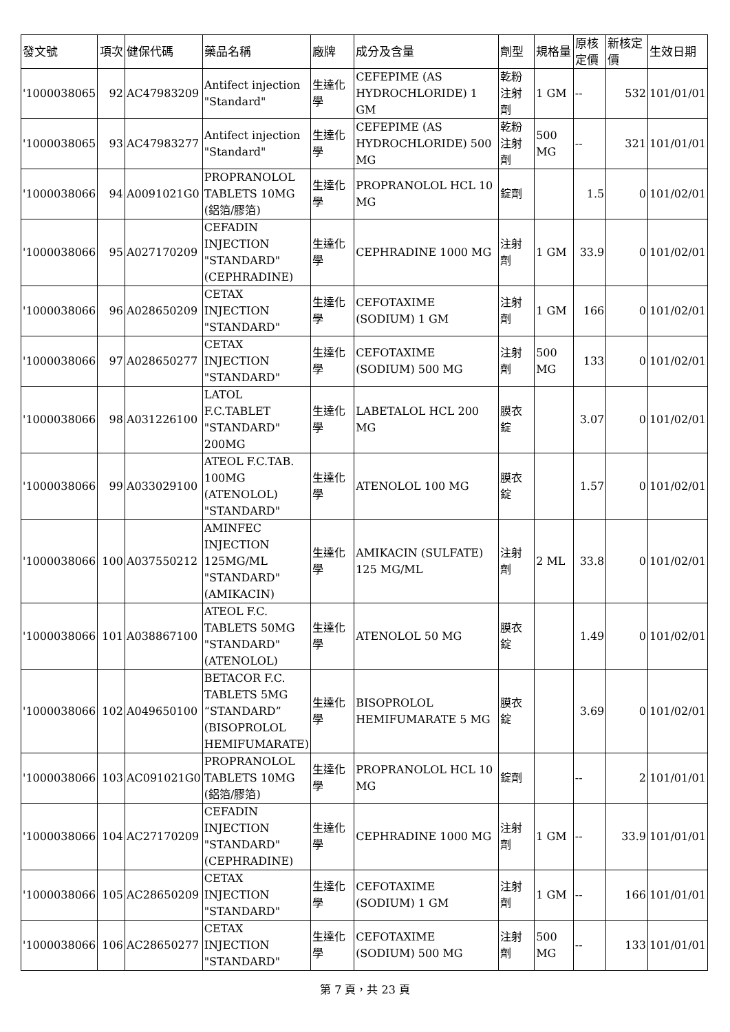| 發文號 | 項次 | 健保代碼 | 藥品名稱 | 廠牌 | 成分及含量 | 劑型 | 規格量 | 原核定價 | 新核定價 | 生效日期 |
| --- | --- | --- | --- | --- | --- | --- | --- | --- | --- | --- |
| '1000038065 | 92 | AC47983209 | Antifect injection "Standard" | 生達化學 | CEFEPIME (AS HYDROCHLORIDE) 1 GM | 乾粉注射劑 | 1 GM | -- | 532 | 101/01/01 |
| '1000038065 | 93 | AC47983277 | Antifect injection "Standard" | 生達化學 | CEFEPIME (AS HYDROCHLORIDE) 500 MG | 乾粉注射劑 | 500 MG | -- | 321 | 101/01/01 |
| '1000038066 | 94 | A0091021G0 | PROPRANOLOL TABLETS 10MG (鋁箔/膠箔) | 生達化學 | PROPRANOLOL HCL 10 MG | 錠劑 | | 1.5 | 0 | 101/02/01 |
| '1000038066 | 95 | A027170209 | CEFADIN INJECTION "STANDARD" (CEPHRADINE) | 生達化學 | CEPHRADINE 1000 MG | 注射劑 | 1 GM | 33.9 | 0 | 101/02/01 |
| '1000038066 | 96 | A028650209 | CETAX INJECTION "STANDARD" | 生達化學 | CEFOTAXIME (SODIUM) 1 GM | 注射劑 | 1 GM | 166 | 0 | 101/02/01 |
| '1000038066 | 97 | A028650277 | CETAX INJECTION "STANDARD" | 生達化學 | CEFOTAXIME (SODIUM) 500 MG | 注射劑 | 500 MG | 133 | 0 | 101/02/01 |
| '1000038066 | 98 | A031226100 | LATOL F.C.TABLET "STANDARD" 200MG | 生達化學 | LABETALOL HCL 200 MG | 膜衣錠 | | 3.07 | 0 | 101/02/01 |
| '1000038066 | 99 | A033029100 | ATEOL F.C.TAB. 100MG (ATENOLOL) "STANDARD" | 生達化學 | ATENOLOL 100 MG | 膜衣錠 | | 1.57 | 0 | 101/02/01 |
| '1000038066 | 100 | A037550212 | AMINFEC INJECTION 125MG/ML "STANDARD" (AMIKACIN) | 生達化學 | AMIKACIN (SULFATE) 125 MG/ML | 注射劑 | 2 ML | 33.8 | 0 | 101/02/01 |
| '1000038066 | 101 | A038867100 | ATEOL F.C. TABLETS 50MG "STANDARD" (ATENOLOL) | 生達化學 | ATENOLOL 50 MG | 膜衣錠 | | 1.49 | 0 | 101/02/01 |
| '1000038066 | 102 | A049650100 | BETACOR F.C. TABLETS 5MG “STANDARD” (BISOPROLOL HEMIFUMARATE) | 生達化學 | BISOPROLOL HEMIFUMARATE 5 MG | 膜衣錠 | | 3.69 | 0 | 101/02/01 |
| '1000038066 | 103 | AC091021G0 | PROPRANOLOL TABLETS 10MG (鋁箔/膠箔) | 生達化學 | PROPRANOLOL HCL 10 MG | 錠劑 | | -- | 2 | 101/01/01 |
| '1000038066 | 104 | AC27170209 | CEFADIN INJECTION "STANDARD" (CEPHRADINE) | 生達化學 | CEPHRADINE 1000 MG | 注射劑 | 1 GM | -- | 33.9 | 101/01/01 |
| '1000038066 | 105 | AC28650209 | CETAX INJECTION "STANDARD" | 生達化學 | CEFOTAXIME (SODIUM) 1 GM | 注射劑 | 1 GM | -- | 166 | 101/01/01 |
| '1000038066 | 106 | AC28650277 | CETAX INJECTION "STANDARD" | 生達化學 | CEFOTAXIME (SODIUM) 500 MG | 注射劑 | 500 MG | -- | 133 | 101/01/01 |
第 7 頁，共 23 頁